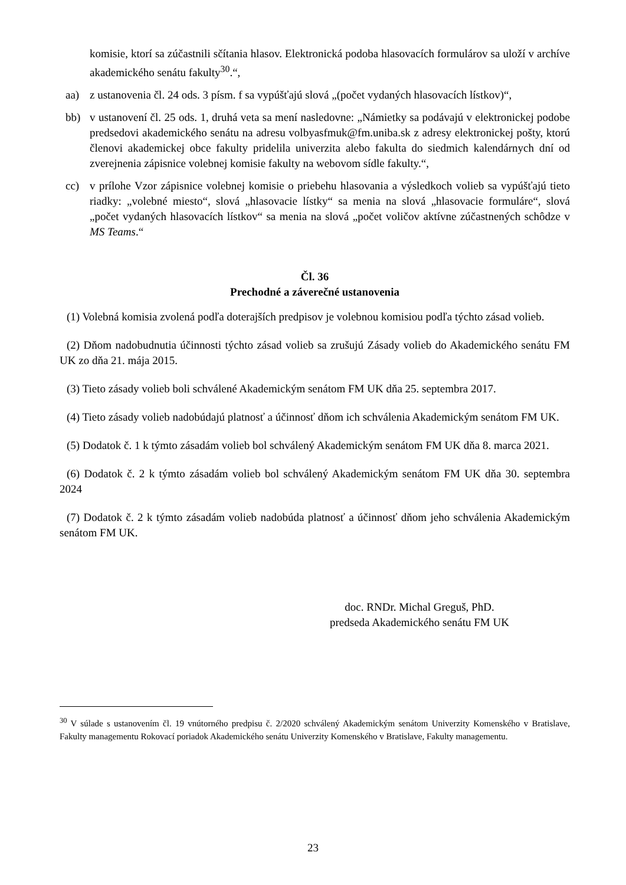komisie, ktorí sa zúčastnili sčítania hlasov. Elektronická podoba hlasovacích formulárov sa uloží v archíve akademického senátu fakulty<sup>30</sup>.“,
aa) z ustanovenia čl. 24 ods. 3 písm. f sa vypúšťajú slová „(počet vydaných hlasovacích lístkov)“,
bb) v ustanovení čl. 25 ods. 1, druhá veta sa mení nasledovne: „Námietky sa podávajú v elektronickej podobe predsedovi akademického senátu na adresu volbyasfmuk@fm.uniba.sk z adresy elektronickej pošty, ktorú členovi akademickej obce fakulty pridelila univerzita alebo fakulta do siedmich kalendárnych dní od zverejnenia zápisnice volebnej komisie fakulty na webovom sídle fakulty.“,
cc) v prílohe Vzor zápisnice volebnej komisie o priebehu hlasovania a výsledkoch volieb sa vypúšťajú tieto riadky: „volebné miesto“, slová „hlasovacie lístky“ sa menia na slová „hlasovacie formuláre“, slová „počet vydaných hlasovacích lístkov“ sa menia na slová „počet voličov aktívne zúčastnených schôdze v MS Teams.“
Čl. 36
Prechodné a záverečné ustanovenia
(1) Volebná komisia zvolená podľa doterajších predpisov je volebnou komisiou podľa týchto zásad volieb.
(2) Dňom nadobudnutia účinnosti týchto zásad volieb sa zrušujú Zásady volieb do Akademického senátu FM UK zo dňa 21. mája 2015.
(3) Tieto zásady volieb boli schválené Akademickým senátom FM UK dňa 25. septembra 2017.
(4) Tieto zásady volieb nadobúdajú platnosť a účinnosť dňom ich schválenia Akademickým senátom FM UK.
(5) Dodatok č. 1 k týmto zásadám volieb bol schválený Akademickým senátom FM UK dňa 8. marca 2021.
(6) Dodatok č. 2 k týmto zásadám volieb bol schválený Akademickým senátom FM UK dňa 30. septembra 2024
(7) Dodatok č. 2 k týmto zásadám volieb nadobúda platnosť a účinnosť dňom jeho schválenia Akademickým senátom FM UK.
doc. RNDr. Michal Greguš, PhD.
predseda Akademického senátu FM UK
<sup>30</sup> V súlade s ustanovením čl. 19 vnútorného predpisu č. 2/2020 schválený Akademickým senátom Univerzity Komenského v Bratislave, Fakulty managementu Rokovací poriadok Akademického senátu Univerzity Komenského v Bratislave, Fakulty managementu.
23